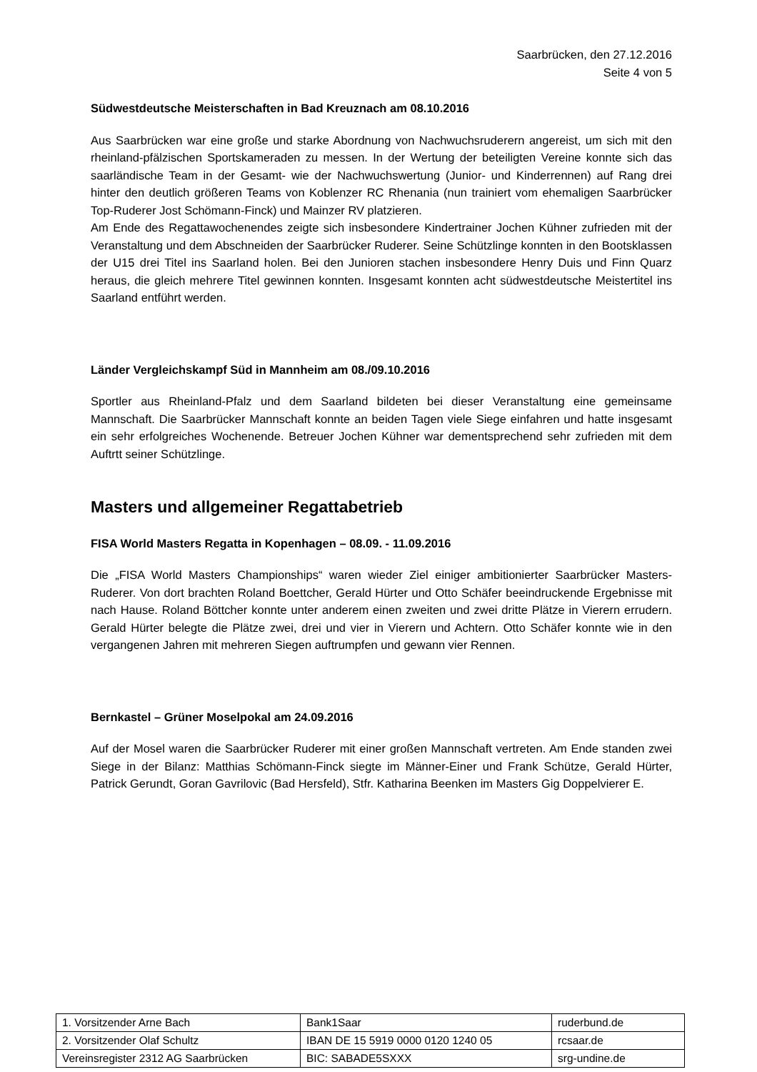Saarbrücken, den 27.12.2016
Seite 4 von 5
Südwestdeutsche Meisterschaften in Bad Kreuznach am 08.10.2016
Aus Saarbrücken war eine große und starke Abordnung von Nachwuchsruderern angereist, um sich mit den rheinland-pfälzischen Sportskameraden zu messen. In der Wertung der beteiligten Vereine konnte sich das saarländische Team in der Gesamt- wie der Nachwuchswertung (Junior- und Kinderrennen) auf Rang drei hinter den deutlich größeren Teams von Koblenzer RC Rhenania (nun trainiert vom ehemaligen Saarbrücker Top-Ruderer Jost Schömann-Finck) und Mainzer RV platzieren.
Am Ende des Regattawochenendes zeigte sich insbesondere Kindertrainer Jochen Kühner zufrieden mit der Veranstaltung und dem Abschneiden der Saarbrücker Ruderer. Seine Schützlinge konnten in den Bootsklassen der U15 drei Titel ins Saarland holen. Bei den Junioren stachen insbesondere Henry Duis und Finn Quarz heraus, die gleich mehrere Titel gewinnen konnten. Insgesamt konnten acht südwestdeutsche Meistertitel ins Saarland entführt werden.
Länder Vergleichskampf Süd in Mannheim am 08./09.10.2016
Sportler aus Rheinland-Pfalz und dem Saarland bildeten bei dieser Veranstaltung eine gemeinsame Mannschaft. Die Saarbrücker Mannschaft konnte an beiden Tagen viele Siege einfahren und hatte insgesamt ein sehr erfolgreiches Wochenende. Betreuer Jochen Kühner war dementsprechend sehr zufrieden mit dem Auftrtt seiner Schützlinge.
Masters und allgemeiner Regattabetrieb
FISA World Masters Regatta in Kopenhagen – 08.09. - 11.09.2016
Die „FISA World Masters Championships“ waren wieder Ziel einiger ambitionierter Saarbrücker Masters-Ruderer. Von dort brachten Roland Boettcher, Gerald Hürter und Otto Schäfer beeindruckende Ergebnisse mit nach Hause. Roland Böttcher konnte unter anderem einen zweiten und zwei dritte Plätze in Vierern errudern. Gerald Hürter belegte die Plätze zwei, drei und vier in Vierern und Achtern. Otto Schäfer konnte wie in den vergangenen Jahren mit mehreren Siegen auftrumpfen und gewann vier Rennen.
Bernkastel – Grüner Moselpokal am 24.09.2016
Auf der Mosel waren die Saarbrücker Ruderer mit einer großen Mannschaft vertreten. Am Ende standen zwei Siege in der Bilanz: Matthias Schömann-Finck siegte im Männer-Einer und Frank Schütze, Gerald Hürter, Patrick Gerundt, Goran Gavrilovic (Bad Hersfeld), Stfr. Katharina Beenken im Masters Gig Doppelvierer E.
| 1. Vorsitzender Arne Bach | Bank1Saar | ruderbund.de |
| 2. Vorsitzender Olaf Schultz | IBAN DE 15 5919 0000 0120 1240 05 | rcsaar.de |
| Vereinsregister 2312 AG Saarbrücken | BIC: SABADE5SXXX | srg-undine.de |